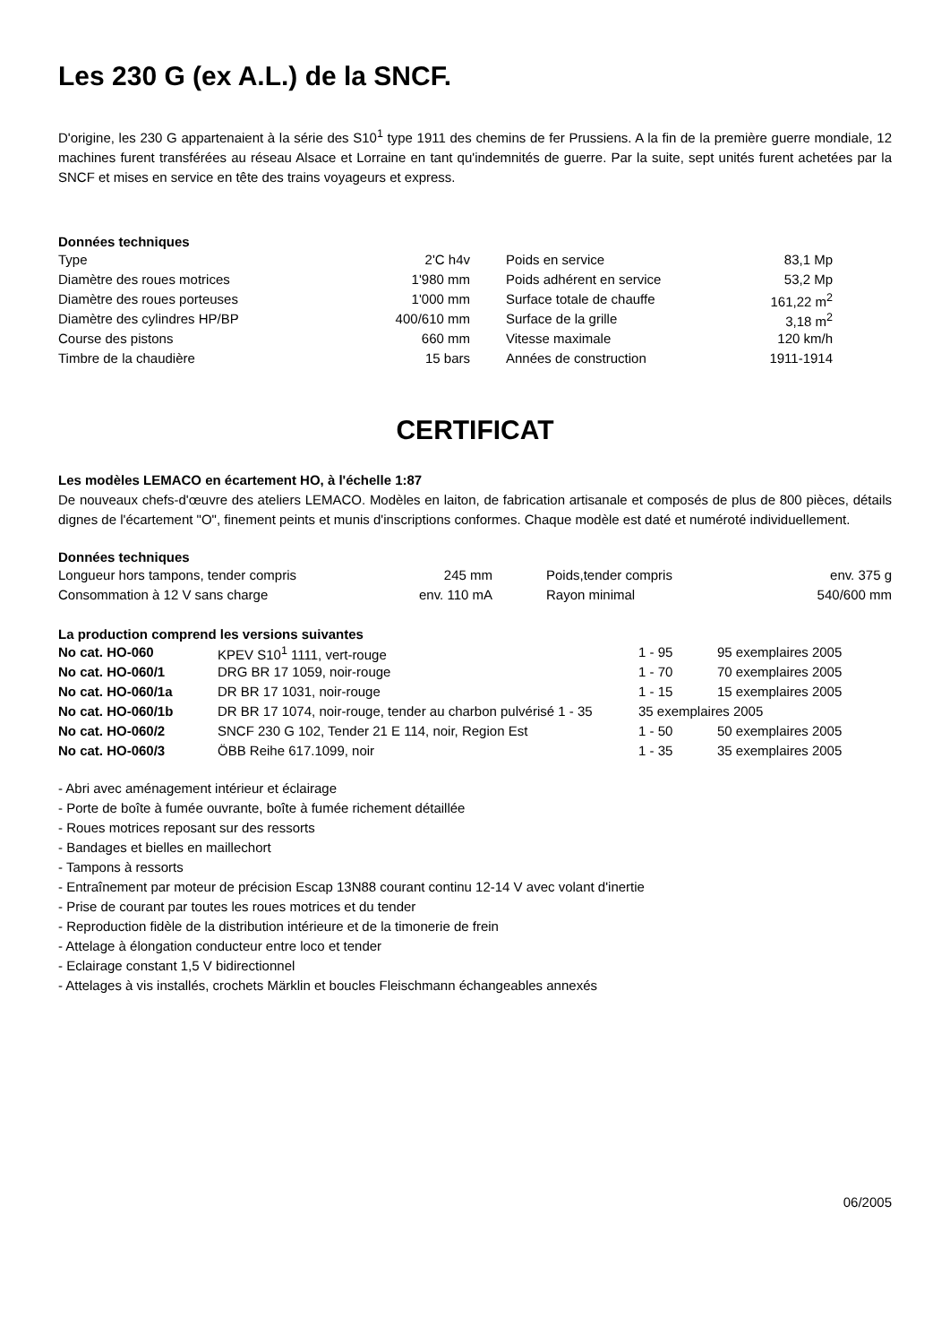Les 230 G (ex A.L.) de la SNCF.
D'origine, les 230 G appartenaient à la série des S10<sup>1</sup> type 1911 des chemins de fer Prussiens. A la fin de la première guerre mondiale, 12 machines furent transférées au réseau Alsace et Lorraine en tant qu'indemnités de guerre. Par la suite, sept unités furent achetées par la SNCF et mises en service en tête des trains voyageurs et express.
Données techniques
| Type | 2'C h4v | | Poids en service | 83,1 Mp |
| Diamètre des roues motrices | 1'980 mm | | Poids adhérent en service | 53,2 Mp |
| Diamètre des roues porteuses | 1'000 mm | | Surface totale de chauffe | 161,22 m<sup>2</sup> |
| Diamètre des cylindres HP/BP | 400/610 mm | | Surface de la grille | 3,18 m<sup>2</sup> |
| Course des pistons | 660 mm | | Vitesse maximale | 120 km/h |
| Timbre de la chaudière | 15 bars | | Années de construction | 1911-1914 |
CERTIFICAT
Les modèles LEMACO en écartement HO, à l'échelle 1:87
De nouveaux chefs-d'œuvre des ateliers LEMACO. Modèles en laiton, de fabrication artisanale et composés de plus de 800 pièces, détails dignes de l'écartement "O", finement peints et munis d'inscriptions conformes. Chaque modèle est daté et numéroté individuellement.
Données techniques
| Longueur hors tampons, tender compris | 245 mm | | Poids,tender compris | env. 375 g |
| Consommation à 12 V sans charge | env. 110 mA | | Rayon minimal | 540/600 mm |
La production comprend les versions suivantes
| No cat. HO-060 | KPEV S10<sup>1</sup> 1111, vert-rouge | 1 - 95 | 95 exemplaires 2005 |
| No cat. HO-060/1 | DRG BR 17 1059, noir-rouge | 1 - 70 | 70 exemplaires 2005 |
| No cat. HO-060/1a | DR BR 17 1031, noir-rouge | 1 - 15 | 15 exemplaires 2005 |
| No cat. HO-060/1b | DR BR 17 1074, noir-rouge, tender au charbon pulvérisé 1 - 35 | 35 exemplaires 2005 | |
| No cat. HO-060/2 | SNCF 230 G 102, Tender 21 E 114, noir, Region Est | 1 - 50 | 50 exemplaires 2005 |
| No cat. HO-060/3 | ÖBB Reihe 617.1099, noir | 1 - 35 | 35 exemplaires 2005 |
- Abri avec aménagement intérieur et éclairage
- Porte de boîte à fumée ouvrante, boîte à fumée richement détaillée
- Roues motrices reposant sur des ressorts
- Bandages et bielles en maillechort
- Tampons à ressorts
- Entraînement par moteur de précision Escap 13N88 courant continu 12-14 V avec volant d'inertie
- Prise de courant par toutes les roues motrices et du tender
- Reproduction fidèle de la distribution intérieure et de la timonerie de frein
- Attelage à élongation conducteur entre loco et tender
- Eclairage constant 1,5 V bidirectionnel
- Attelages à vis installés, crochets Märklin et boucles Fleischmann échangeables annexés
06/2005